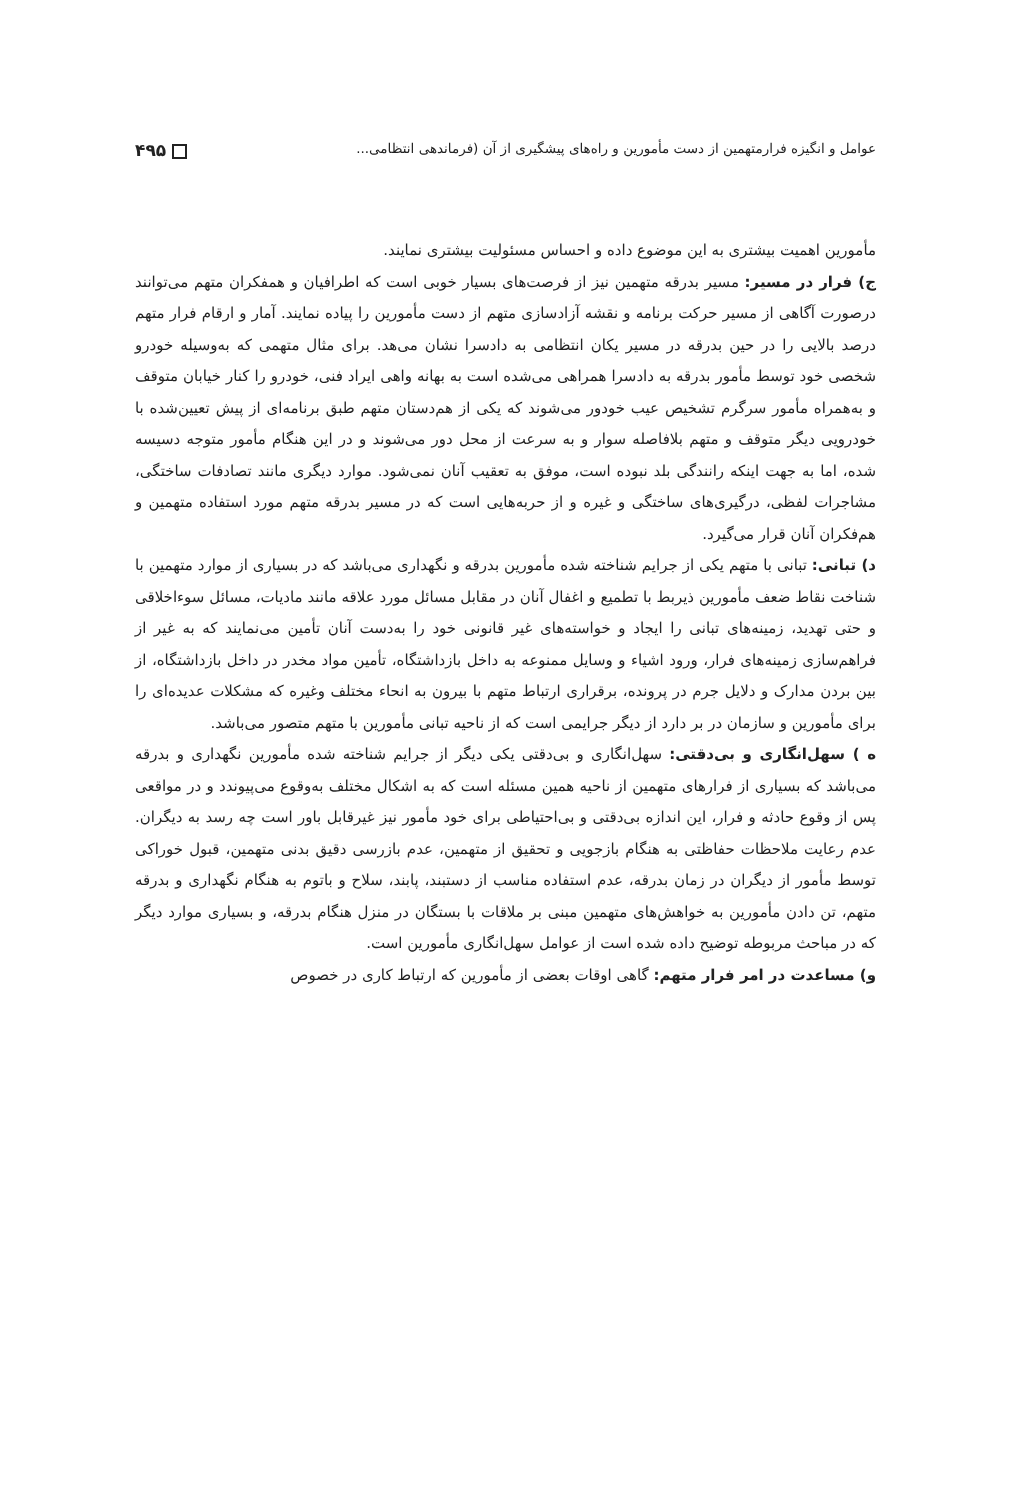عوامل و انگیزه فرارمتهمین از دست مأمورین و راه‌های پیشگیری از آن (فرماندهی انتظامی... ۴۹۵
مأمورین اهمیت بیشتری به این موضوع داده و احساس مسئولیت بیشتری نمایند.
ج) فرار در مسیر: مسیر بدرقه متهمین نیز از فرصت‌های بسیار خوبی است که اطرافیان و همفکران متهم می‌توانند درصورت آگاهی از مسیر حرکت برنامه و نقشه آزادسازی متهم از دست مأمورین را پیاده نمایند. آمار و ارقام فرار متهم درصد بالایی را در حین بدرقه در مسیر یکان انتظامی به دادسرا نشان می‌هد. برای مثال متهمی که به‌وسیله خودرو شخصی خود توسط مأمور بدرقه به دادسرا همراهی می‌شده است به بهانه واهی ایراد فنی، خودرو را کنار خیابان متوقف و به‌همراه مأمور سرگرم تشخیص عیب خودور می‌شوند که یکی از هم‌دستان متهم طبق برنامه‌ای از پیش تعیین‌شده با خودرویی دیگر متوقف و متهم بلافاصله سوار و به سرعت از محل دور می‌شوند و در این هنگام مأمور متوجه دسیسه شده، اما به جهت اینکه رانندگی بلد نبوده است، موفق به تعقیب آنان نمی‌شود. موارد دیگری مانند تصادفات ساختگی، مشاجرات لفظی، درگیری‌های ساختگی و غیره و از حربه‌هایی است که در مسیر بدرقه متهم مورد استفاده متهمین و هم‌فکران آنان قرار می‌گیرد.
د) تبانی: تبانی با متهم یکی از جرایم شناخته شده مأمورین بدرقه و نگهداری می‌باشد که در بسیاری از موارد متهمین با شناخت نقاط ضعف مأمورین ذیربط با تطمیع و اغفال آنان در مقابل مسائل مورد علاقه مانند مادیات، مسائل سوءاخلاقی و حتی تهدید، زمینه‌های تبانی را ایجاد و خواسته‌های غیر قانونی خود را به‌دست آنان تأمین می‌نمایند که به غیر از فراهم‌سازی زمینه‌های فرار، ورود اشیاء و وسایل ممنوعه به داخل بازداشتگاه، تأمین مواد مخدر در داخل بازداشتگاه، از بین بردن مدارک و دلایل جرم در پرونده، برقراری ارتباط متهم با بیرون به انحاء مختلف وغیره که مشکلات عدیده‌ای را برای مأمورین و سازمان در بر دارد از دیگر جرایمی است که از ناحیه تبانی مأمورین با متهم متصور می‌باشد.
ه ) سهل‌انگاری و بی‌دقتی: سهل‌انگاری و بی‌دقتی یکی دیگر از جرایم شناخته شده مأمورین نگهداری و بدرقه می‌باشد که بسیاری از فرارهای متهمین از ناحیه همین مسئله است که به اشکال مختلف به‌وقوع می‌پیوندد و در مواقعی پس از وقوع حادثه و فرار، این اندازه بی‌دقتی و بی‌احتیاطی برای خود مأمور نیز غیرقابل باور است چه رسد به دیگران. عدم رعایت ملاحظات حفاظتی به هنگام بازجویی و تحقیق از متهمین، عدم بازرسی دقیق بدنی متهمین، قبول خوراکی توسط مأمور از دیگران در زمان بدرقه، عدم استفاده مناسب از دستبند، پابند، سلاح و باتوم به هنگام نگهداری و بدرقه متهم، تن دادن مأمورین به خواهش‌های متهمین مبنی بر ملاقات با بستگان در منزل هنگام بدرقه، و بسیاری موارد دیگر که در مباحث مربوطه توضیح داده شده است از عوامل سهل‌انگاری مأمورین است.
و) مساعدت در امر فرار متهم: گاهی اوقات بعضی از مأمورین که ارتباط کاری در خصوص